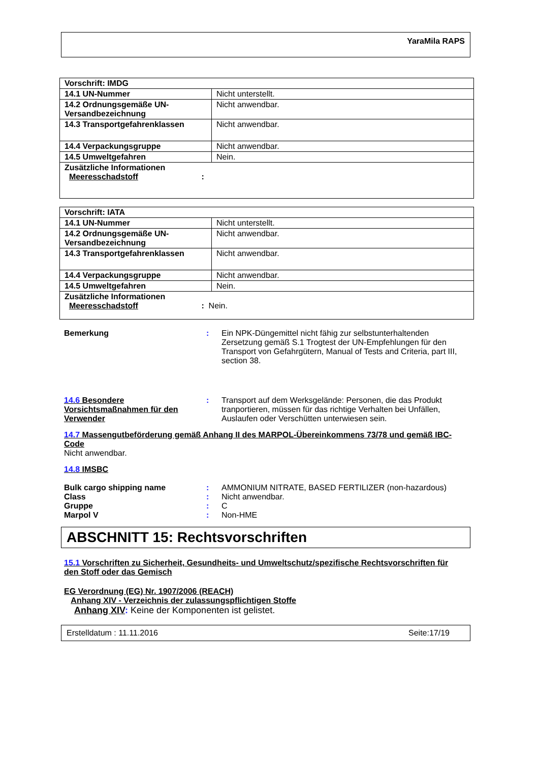YaraMila RAPS
| Vorschrift: IMDG | |
| --- | --- |
| 14.1 UN-Nummer | Nicht unterstellt. |
| 14.2 Ordnungsgemäße UN-Versandbezeichnung | Nicht anwendbar. |
| 14.3 Transportgefahrenklassen | Nicht anwendbar. |
| 14.4 Verpackungsgruppe | Nicht anwendbar. |
| 14.5 Umweltgefahren | Nein. |
| Zusätzliche Informationen Meeresschadstoff : | |
| Vorschrift: IATA | |
| --- | --- |
| 14.1 UN-Nummer | Nicht unterstellt. |
| 14.2 Ordnungsgemäße UN-Versandbezeichnung | Nicht anwendbar. |
| 14.3 Transportgefahrenklassen | Nicht anwendbar. |
| 14.4 Verpackungsgruppe | Nicht anwendbar. |
| 14.5 Umweltgefahren | Nein. |
| Zusätzliche Informationen Meeresschadstoff : Nein. | |
Bemerkung : Ein NPK-Düngemittel nicht fähig zur selbstunterhaltenden Zersetzung gemäß S.1 Trogtest der UN-Empfehlungen für den Transport von Gefahrgütern, Manual of Tests and Criteria, part III, section 38.
14.6 Besondere Vorsichtsmaßnahmen für den Verwender
: Transport auf dem Werksgelände: Personen, die das Produkt tranportieren, müssen für das richtige Verhalten bei Unfällen, Auslaufen oder Verschütten unterwiesen sein.
14.7 Massengutbeförderung gemäß Anhang II des MARPOL-Übereinkommens 73/78 und gemäß IBC-Code
Nicht anwendbar.
14.8 IMSBC
Bulk cargo shipping name : AMMONIUM NITRATE, BASED FERTILIZER (non-hazardous)
Class : Nicht anwendbar.
Gruppe : C
Marpol V : Non-HME
ABSCHNITT 15: Rechtsvorschriften
15.1 Vorschriften zu Sicherheit, Gesundheits- und Umweltschutz/spezifische Rechtsvorschriften für den Stoff oder das Gemisch
EG Verordnung (EG) Nr. 1907/2006 (REACH)
Anhang XIV - Verzeichnis der zulassungspflichtigen Stoffe
Anhang XIV: Keine der Komponenten ist gelistet.
Erstelldatum : 11.11.2016 Seite:17/19